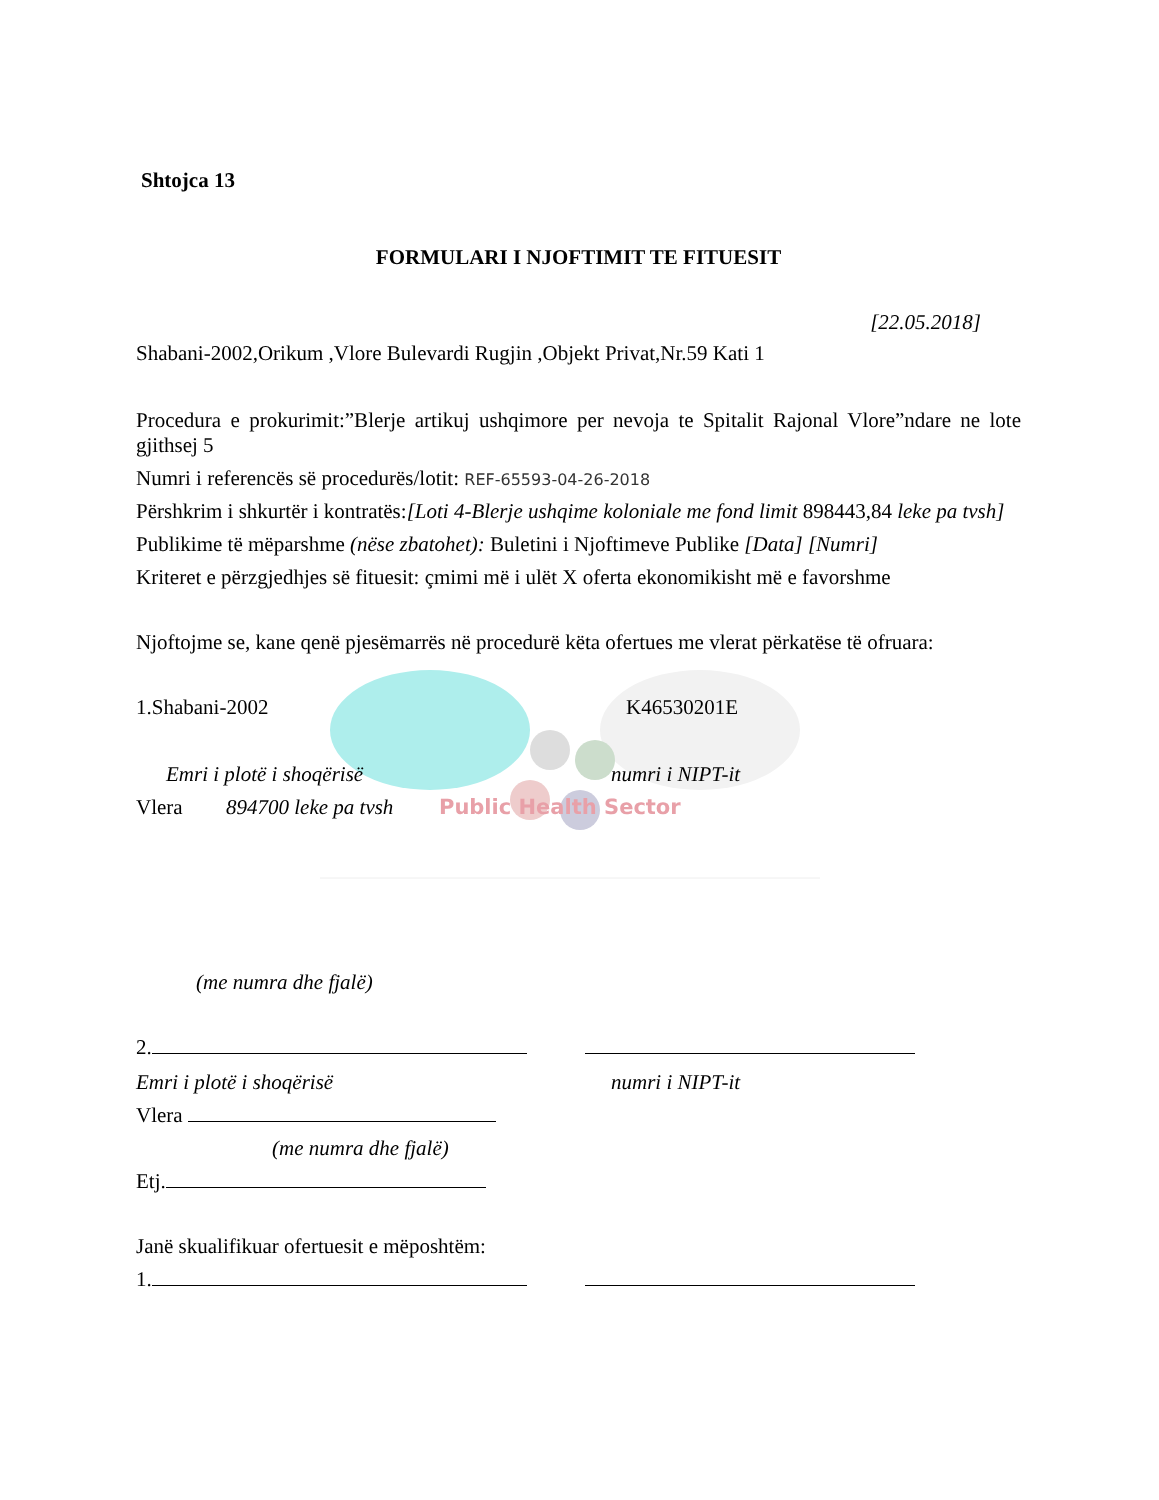Shtojca 13
FORMULARI I NJOFTIMIT TE FITUESIT
[22.05.2018]
Shabani-2002,Orikum ,Vlore Bulevardi Rugjin ,Objekt Privat,Nr.59 Kati 1
Procedura e prokurimit:”Blerje artikuj ushqimore per nevoja te Spitalit Rajonal Vlore”ndare ne lote gjithsej 5
Numri i referencës së procedurës/lotit: REF-65593-04-26-2018
Përshkrim i shkurtër i kontratës:[Loti 4-Blerje ushqime koloniale me fond limit 898443,84 leke pa tvsh]
Publikime të mëparshme (nëse zbatohet): Buletini i Njoftimeve Publike [Data] [Numri]
Kriteret e përzgjedhjes së fituesit: çmimi më i ulët X oferta ekonomikisht më e favorshme
Njoftojme se, kane qenë pjesëmarrës në procedurë këta ofertues me vlerat përkatëse të ofruara:
1.Shabani-2002 K46530201E
Emri i plotë i shoqërisë numri i NIPT-it
Vlera 894700 leke pa tvsh Public Health Sector
(me numra dhe fjalë)
2.
Emri i plotë i shoqërisë numri i NIPT-it
Vlera
(me numra dhe fjalë)
Etj.
Janë skualifikuar ofertuesit e mëposhtëm:
1.